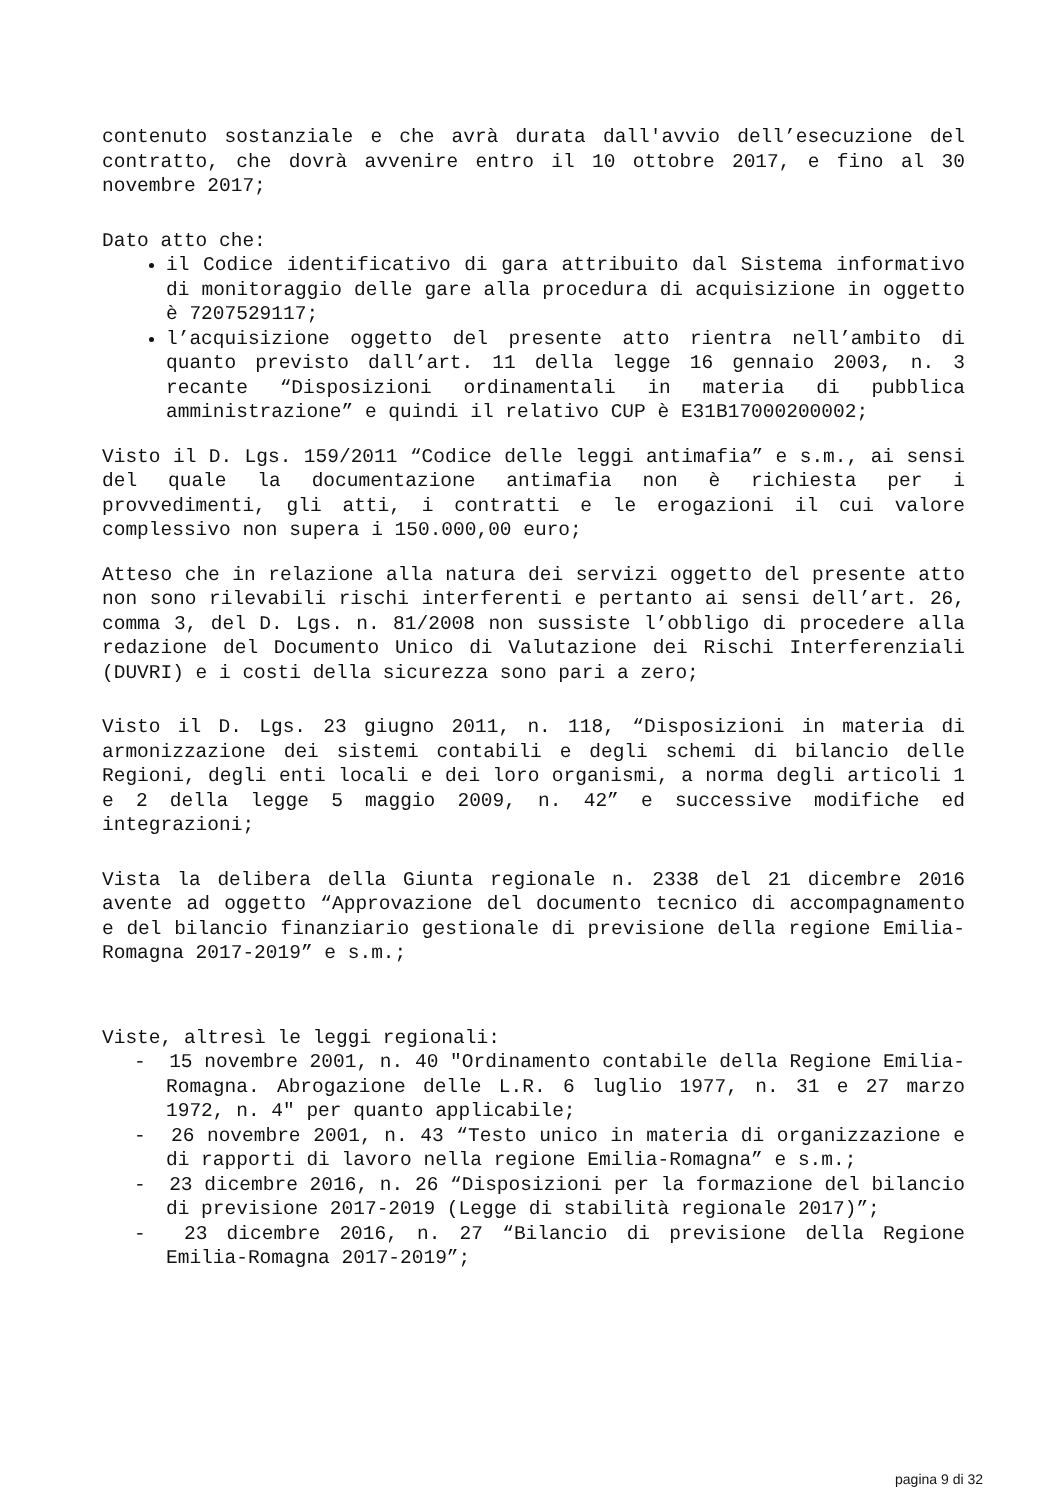contenuto sostanziale e che avrà durata dall'avvio dell’esecuzione del contratto, che dovrà avvenire entro il 10 ottobre 2017, e fino al 30 novembre 2017;
Dato atto che:
il Codice identificativo di gara attribuito dal Sistema informativo di monitoraggio delle gare alla procedura di acquisizione in oggetto è 7207529117;
l’acquisizione oggetto del presente atto rientra nell’ambito di quanto previsto dall’art. 11 della legge 16 gennaio 2003, n. 3 recante “Disposizioni ordinamentali in materia di pubblica amministrazione” e quindi il relativo CUP è E31B17000200002;
Visto il D. Lgs. 159/2011 “Codice delle leggi antimafia” e s.m., ai sensi del quale la documentazione antimafia non è richiesta per i provvedimenti, gli atti, i contratti e le erogazioni il cui valore complessivo non supera i 150.000,00 euro;
Atteso che in relazione alla natura dei servizi oggetto del presente atto non sono rilevabili rischi interferenti e pertanto ai sensi dell’art. 26, comma 3, del D. Lgs. n. 81/2008 non sussiste l’obbligo di procedere alla redazione del Documento Unico di Valutazione dei Rischi Interferenziali (DUVRI) e i costi della sicurezza sono pari a zero;
Visto il D. Lgs. 23 giugno 2011, n. 118, “Disposizioni in materia di armonizzazione dei sistemi contabili e degli schemi di bilancio delle Regioni, degli enti locali e dei loro organismi, a norma degli articoli 1 e 2 della legge 5 maggio 2009, n. 42” e successive modifiche ed integrazioni;
Vista la delibera della Giunta regionale n. 2338 del 21 dicembre 2016 avente ad oggetto “Approvazione del documento tecnico di accompagnamento e del bilancio finanziario gestionale di previsione della regione Emilia-Romagna 2017-2019” e s.m.;
Viste, altresì le leggi regionali:
- 15 novembre 2001, n. 40 "Ordinamento contabile della Regione Emilia-Romagna. Abrogazione delle L.R. 6 luglio 1977, n. 31 e 27 marzo 1972, n. 4" per quanto applicabile;
- 26 novembre 2001, n. 43 “Testo unico in materia di organizzazione e di rapporti di lavoro nella regione Emilia-Romagna” e s.m.;
- 23 dicembre 2016, n. 26 “Disposizioni per la formazione del bilancio di previsione 2017-2019 (Legge di stabilità regionale 2017)”;
- 23 dicembre 2016, n. 27 “Bilancio di previsione della Regione Emilia-Romagna 2017-2019”;
pagina 9 di 32